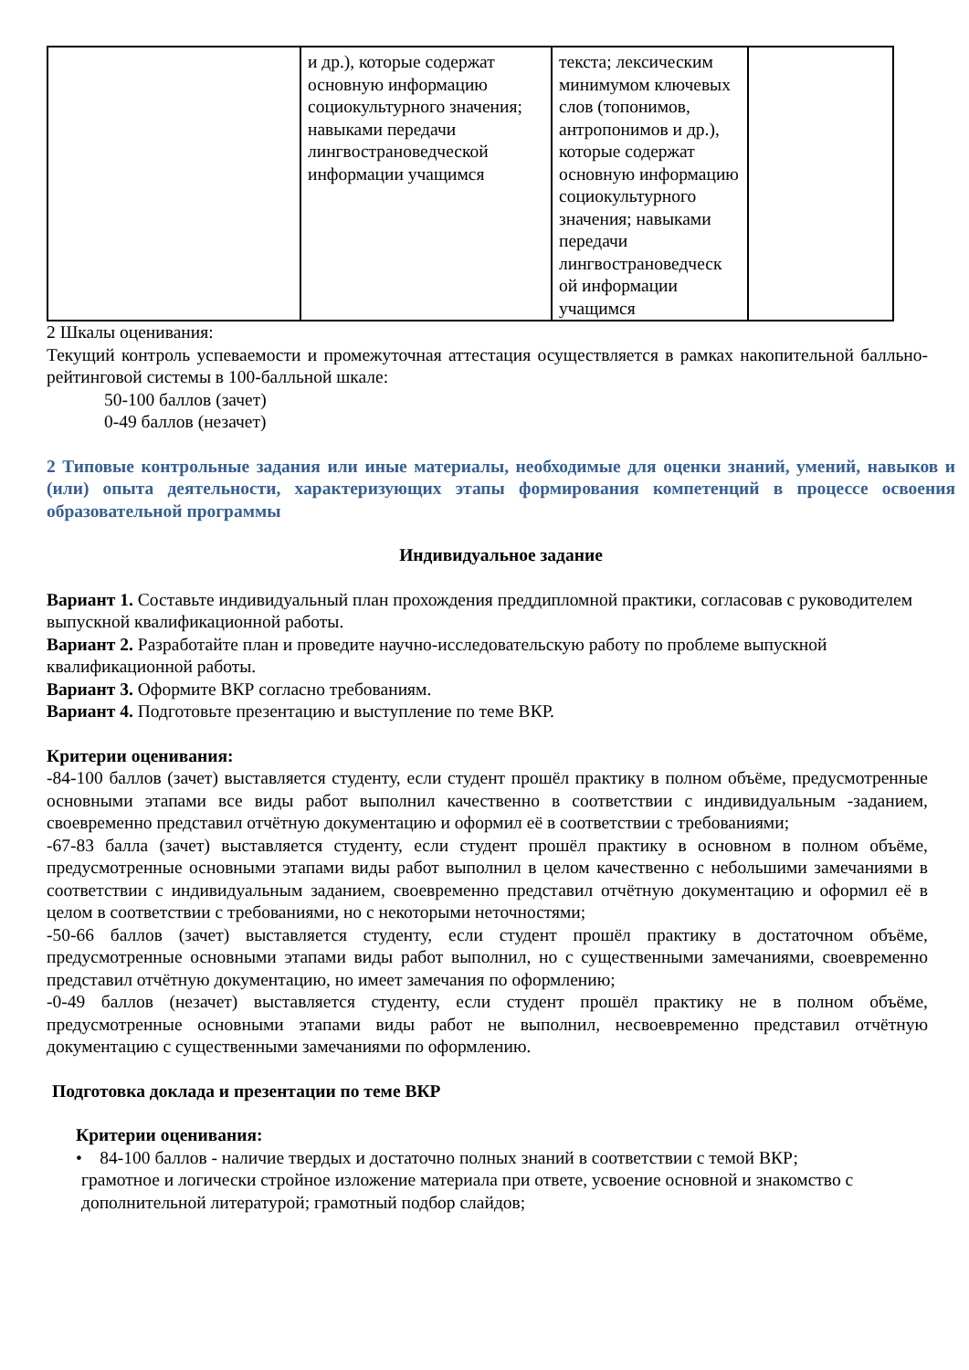| | и др.), которые содержат основную информацию социокультурного значения; навыками передачи лингвострановедческой информации учащимся | текста; лексическим минимумом ключевых слов (топонимов, антропонимов и др.), которые содержат основную информацию социокультурного значения; навыками передачи лингвострановедческ ой информации учащимся | |
2 Шкалы оценивания:
Текущий контроль успеваемости и промежуточная аттестация осуществляется в рамках накопительной балльно-рейтинговой системы в 100-балльной шкале:
50-100 баллов (зачет)
0-49 баллов (незачет)
2 Типовые контрольные задания или иные материалы, необходимые для оценки знаний, умений, навыков и (или) опыта деятельности, характеризующих этапы формирования компетенций в процессе освоения образовательной программы
Индивидуальное задание
Вариант 1. Составьте индивидуальный план прохождения преддипломной практики, согласовав с руководителем выпускной квалификационной работы.
Вариант 2. Разработайте план и проведите научно-исследовательскую работу по проблеме выпускной квалификационной работы.
Вариант 3. Оформите ВКР согласно требованиям.
Вариант 4. Подготовьте презентацию и выступление по теме ВКР.
Критерии оценивания:
-84-100 баллов (зачет) выставляется студенту, если студент прошёл практику в полном объёме, предусмотренные основными этапами все виды работ выполнил качественно в соответствии с индивидуальным -заданием, своевременно представил отчётную документацию и оформил её в соответствии с требованиями;
-67-83 балла (зачет) выставляется студенту, если студент прошёл практику в основном в полном объёме, предусмотренные основными этапами виды работ выполнил в целом качественно с небольшими замечаниями в соответствии с индивидуальным заданием, своевременно представил отчётную документацию и оформил её в целом в соответствии с требованиями, но с некоторыми неточностями;
-50-66 баллов (зачет) выставляется студенту, если студент прошёл практику в достаточном объёме, предусмотренные основными этапами виды работ выполнил, но с существенными замечаниями, своевременно представил отчётную документацию, но имеет замечания по оформлению;
-0-49 баллов (незачет) выставляется студенту, если студент прошёл практику не в полном объёме, предусмотренные основными этапами виды работ не выполнил, несвоевременно представил отчётную документацию с существенными замечаниями по оформлению.
Подготовка доклада и презентации по теме ВКР
Критерии оценивания:
• 84-100 баллов - наличие твердых и достаточно полных знаний в соответствии с темой ВКР;
грамотное и логически стройное изложение материала при ответе, усвоение основной и знакомство с дополнительной литературой; грамотный подбор слайдов;